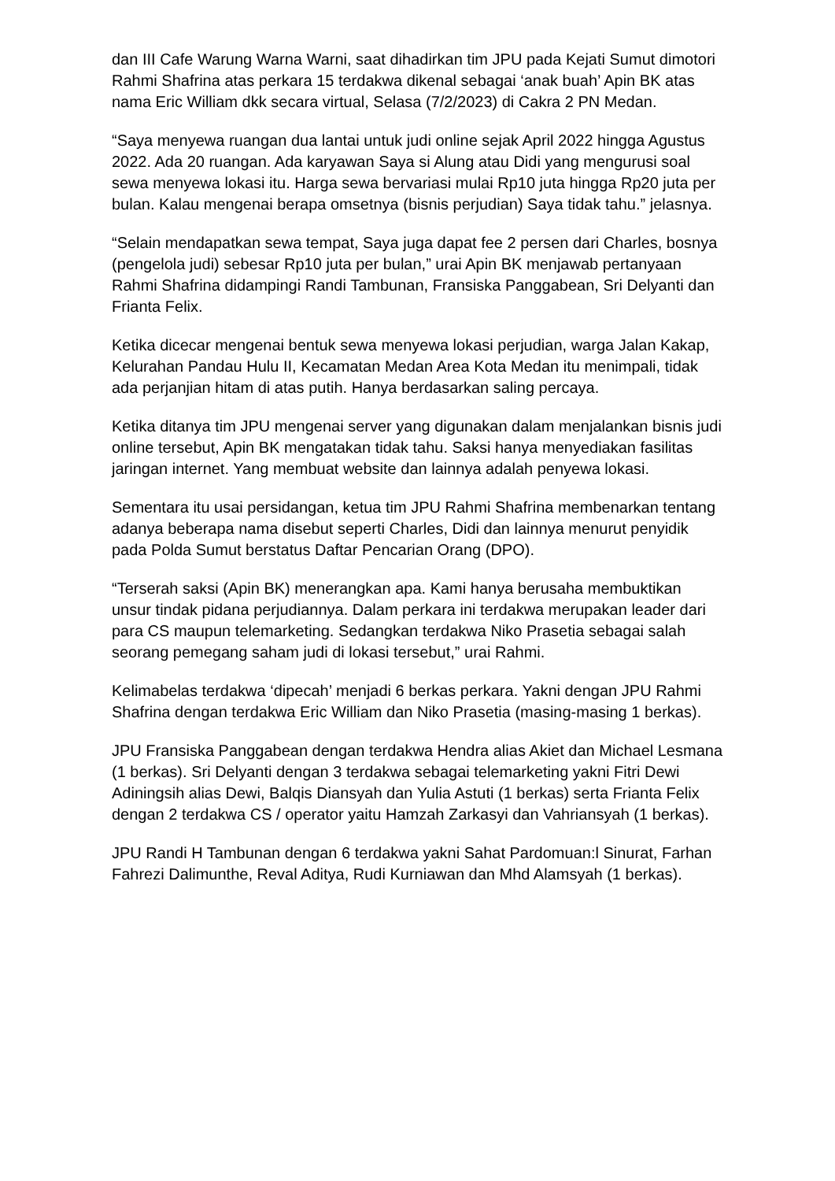dan III Cafe Warung Warna Warni, saat dihadirkan tim JPU pada Kejati Sumut dimotori Rahmi Shafrina atas perkara 15 terdakwa dikenal sebagai ‘anak buah’ Apin BK atas nama Eric William dkk secara virtual, Selasa (7/2/2023) di Cakra 2 PN Medan.
“Saya menyewa ruangan dua lantai untuk judi online sejak April 2022 hingga Agustus 2022. Ada 20 ruangan. Ada karyawan Saya si Alung atau Didi yang mengurusi soal sewa menyewa lokasi itu. Harga sewa bervariasi mulai Rp10 juta hingga Rp20 juta per bulan. Kalau mengenai berapa omsetnya (bisnis perjudian) Saya tidak tahu.” jelasnya.
“Selain mendapatkan sewa tempat, Saya juga dapat fee 2 persen dari Charles, bosnya (pengelola judi) sebesar Rp10 juta per bulan,” urai Apin BK menjawab pertanyaan Rahmi Shafrina didampingi Randi Tambunan, Fransiska Panggabean, Sri Delyanti dan Frianta Felix.
Ketika dicecar mengenai bentuk sewa menyewa lokasi perjudian, warga Jalan Kakap, Kelurahan Pandau Hulu II, Kecamatan Medan Area Kota Medan itu menimpali, tidak ada perjanjian hitam di atas putih. Hanya berdasarkan saling percaya.
Ketika ditanya tim JPU mengenai server yang digunakan dalam menjalankan bisnis judi online tersebut, Apin BK mengatakan tidak tahu. Saksi hanya menyediakan fasilitas jaringan internet. Yang membuat website dan lainnya adalah penyewa lokasi.
Sementara itu usai persidangan, ketua tim JPU Rahmi Shafrina membenarkan tentang adanya beberapa nama disebut seperti Charles, Didi dan lainnya menurut penyidik pada Polda Sumut berstatus Daftar Pencarian Orang (DPO).
“Terserah saksi (Apin BK) menerangkan apa. Kami hanya berusaha membuktikan unsur tindak pidana perjudiannya. Dalam perkara ini terdakwa merupakan leader dari para CS maupun telemarketing. Sedangkan terdakwa Niko Prasetia sebagai salah seorang pemegang saham judi di lokasi tersebut,” urai Rahmi.
Kelimabelas terdakwa ‘dipecah’ menjadi 6 berkas perkara. Yakni dengan JPU Rahmi Shafrina dengan terdakwa Eric William dan Niko Prasetia (masing-masing 1 berkas).
JPU Fransiska Panggabean dengan terdakwa Hendra alias Akiet dan Michael Lesmana (1 berkas). Sri Delyanti dengan 3 terdakwa sebagai telemarketing yakni Fitri Dewi Adiningsih alias Dewi, Balqis Diansyah dan Yulia Astuti (1 berkas) serta Frianta Felix dengan 2 terdakwa CS / operator yaitu Hamzah Zarkasyi dan Vahriansyah (1 berkas).
JPU Randi H Tambunan dengan 6 terdakwa yakni Sahat Pardomuan:l Sinurat, Farhan Fahrezi Dalimunthe, Reval Aditya, Rudi Kurniawan dan Mhd Alamsyah (1 berkas).